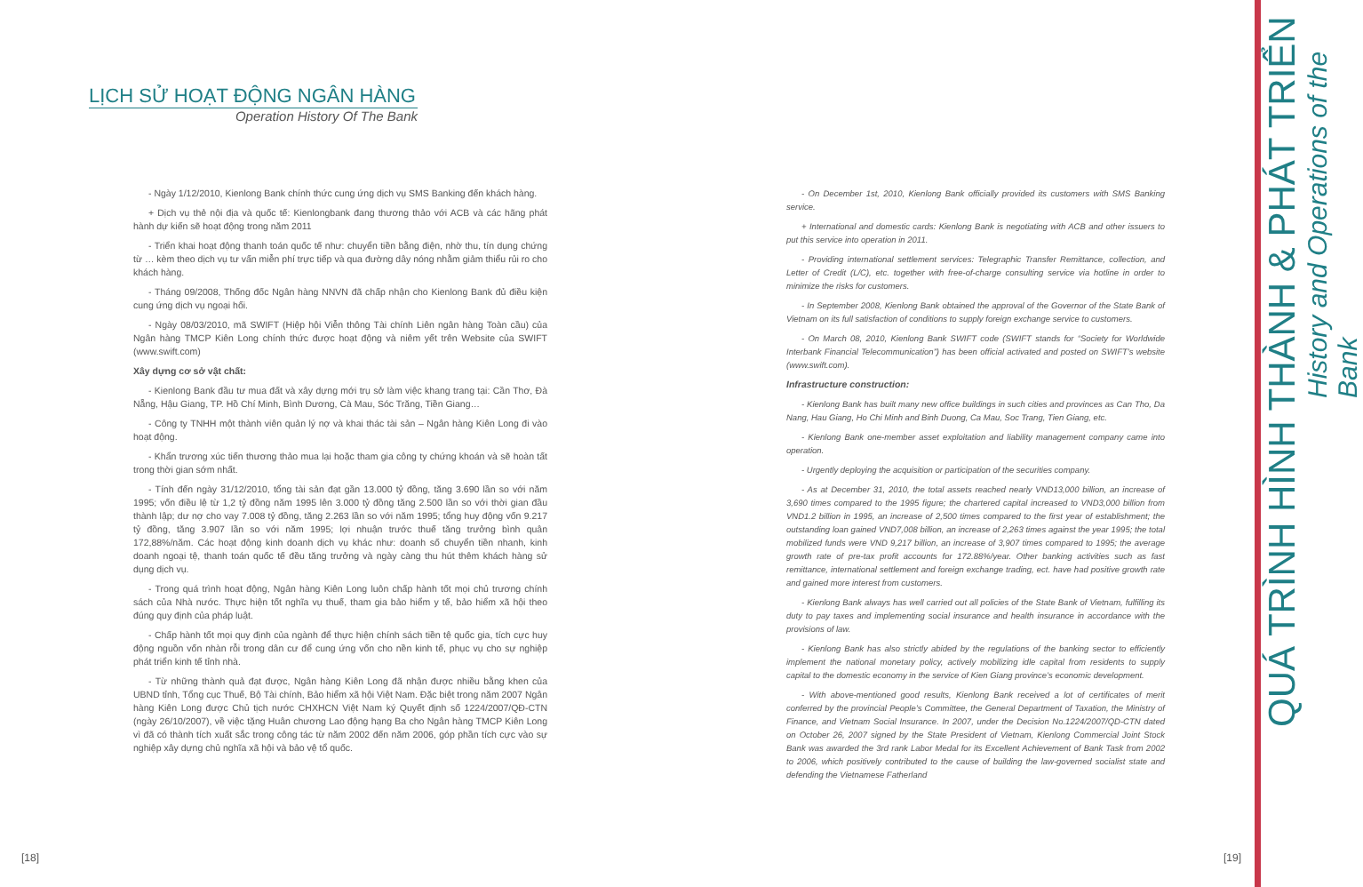LỊCH SỬ HOẠT ĐỘNG NGÂN HÀNG
Operation History Of The Bank
- Ngày 1/12/2010, Kienlong Bank chính thức cung ứng dịch vụ SMS Banking đến khách hàng.
+ Dịch vụ thẻ nội địa và quốc tế: Kienlongbank đang thương thảo với ACB và các hãng phát hành dự kiến sẽ hoạt động trong năm 2011
- Triển khai hoạt động thanh toán quốc tế như: chuyển tiền bằng điện, nhờ thu, tín dụng chứng từ … kèm theo dịch vụ tư vấn miễn phí trực tiếp và qua đường dây nóng nhằm giảm thiểu rủi ro cho khách hàng.
- Tháng 09/2008, Thống đốc Ngân hàng NNVN đã chấp nhận cho Kienlong Bank đủ điều kiện cung ứng dịch vụ ngoại hối.
- Ngày 08/03/2010, mã SWIFT (Hiệp hội Viễn thông Tài chính Liên ngân hàng Toàn cầu) của Ngân hàng TMCP Kiên Long chính thức được hoạt động và niêm yết trên Website của SWIFT (www.swift.com)
Xây dựng cơ sở vật chất:
- Kienlong Bank đầu tư mua đất và xây dựng mới trụ sở làm việc khang trang tại: Cần Thơ, Đà Nẵng, Hậu Giang, TP. Hồ Chí Minh, Bình Dương, Cà Mau, Sóc Trăng, Tiền Giang…
- Công ty TNHH một thành viên quản lý nợ và khai thác tài sản – Ngân hàng Kiên Long đi vào hoạt động.
- Khẩn trương xúc tiến thương thảo mua lại hoặc tham gia công ty chứng khoán và sẽ hoàn tất trong thời gian sớm nhất.
- Tính đến ngày 31/12/2010, tổng tài sản đạt gần 13.000 tỷ đồng, tăng 3.690 lần so với năm 1995; vốn điều lệ từ 1,2 tỷ đồng năm 1995 lên 3.000 tỷ đồng tăng 2.500 lần so với thời gian đầu thành lập; dư nợ cho vay 7.008 tỷ đồng, tăng 2.263 lần so với năm 1995; tổng huy động vốn 9.217 tỷ đồng, tăng 3.907 lần so với năm 1995; lợi nhuận trước thuế tăng trưởng bình quân 172,88%/năm. Các hoạt động kinh doanh dịch vụ khác như: doanh số chuyển tiền nhanh, kinh doanh ngoại tệ, thanh toán quốc tế đều tăng trưởng và ngày càng thu hút thêm khách hàng sử dụng dịch vụ.
- Trong quá trình hoạt động, Ngân hàng Kiên Long luôn chấp hành tốt mọi chủ trương chính sách của Nhà nước. Thực hiện tốt nghĩa vụ thuế, tham gia bảo hiểm y tế, bảo hiểm xã hội theo đúng quy định của pháp luật.
- Chấp hành tốt mọi quy định của ngành để thực hiện chính sách tiền tệ quốc gia, tích cực huy động nguồn vốn nhàn rỗi trong dân cư để cung ứng vốn cho nền kinh tế, phục vụ cho sự nghiệp phát triển kinh tế tỉnh nhà.
- Từ những thành quả đạt được, Ngân hàng Kiên Long đã nhận được nhiều bằng khen của UBND tỉnh, Tổng cục Thuế, Bộ Tài chính, Bảo hiểm xã hội Việt Nam. Đặc biệt trong năm 2007 Ngân hàng Kiên Long được Chủ tịch nước CHXHCN Việt Nam ký Quyết định số 1224/2007/QĐ-CTN (ngày 26/10/2007), về việc tặng Huân chương Lao động hạng Ba cho Ngân hàng TMCP Kiên Long vì đã có thành tích xuất sắc trong công tác từ năm 2002 đến năm 2006, góp phần tích cực vào sự nghiệp xây dựng chủ nghĩa xã hội và bảo vệ tổ quốc.
- On December 1st, 2010, Kienlong Bank officially provided its customers with SMS Banking service.
+ International and domestic cards: Kienlong Bank is negotiating with ACB and other issuers to put this service into operation in 2011.
- Providing international settlement services: Telegraphic Transfer Remittance, collection, and Letter of Credit (L/C), etc. together with free-of-charge consulting service via hotline in order to minimize the risks for customers.
- In September 2008, Kienlong Bank obtained the approval of the Governor of the State Bank of Vietnam on its full satisfaction of conditions to supply foreign exchange service to customers.
- On March 08, 2010, Kienlong Bank SWIFT code (SWIFT stands for “Society for Worldwide Interbank Financial Telecommunication”) has been official activated and posted on SWIFT’s website (www.swift.com).
Infrastructure construction:
- Kienlong Bank has built many new office buildings in such cities and provinces as Can Tho, Da Nang, Hau Giang, Ho Chi Minh and Binh Duong, Ca Mau, Soc Trang, Tien Giang, etc.
- Kienlong Bank one-member asset exploitation and liability management company came into operation.
- Urgently deploying the acquisition or participation of the securities company.
- As at December 31, 2010, the total assets reached nearly VND13,000 billion, an increase of 3,690 times compared to the 1995 figure; the chartered capital increased to VND3,000 billion from VND1.2 billion in 1995, an increase of 2,500 times compared to the first year of establishment; the outstanding loan gained VND7,008 billion, an increase of 2,263 times against the year 1995; the total mobilized funds were VND 9,217 billion, an increase of 3,907 times compared to 1995; the average growth rate of pre-tax profit accounts for 172.88%/year. Other banking activities such as fast remittance, international settlement and foreign exchange trading, ect. have had positive growth rate and gained more interest from customers.
- Kienlong Bank always has well carried out all policies of the State Bank of Vietnam, fulfilling its duty to pay taxes and implementing social insurance and health insurance in accordance with the provisions of law.
- Kienlong Bank has also strictly abided by the regulations of the banking sector to efficiently implement the national monetary policy, actively mobilizing idle capital from residents to supply capital to the domestic economy in the service of Kien Giang province’s economic development.
- With above-mentioned good results, Kienlong Bank received a lot of certificates of merit conferred by the provincial People’s Committee, the General Department of Taxation, the Ministry of Finance, and Vietnam Social Insurance. In 2007, under the Decision No.1224/2007/QD-CTN dated on October 26, 2007 signed by the State President of Vietnam, Kienlong Commercial Joint Stock Bank was awarded the 3rd rank Labor Medal for its Excellent Achievement of Bank Task from 2002 to 2006, which positively contributed to the cause of building the law-governed socialist state and defending the Vietnamese Fatherland
[18] [19]
QUÁ TRÌNH HÌNH THÀNH & PHÁT TRIỂN
History and Operations of the Bank